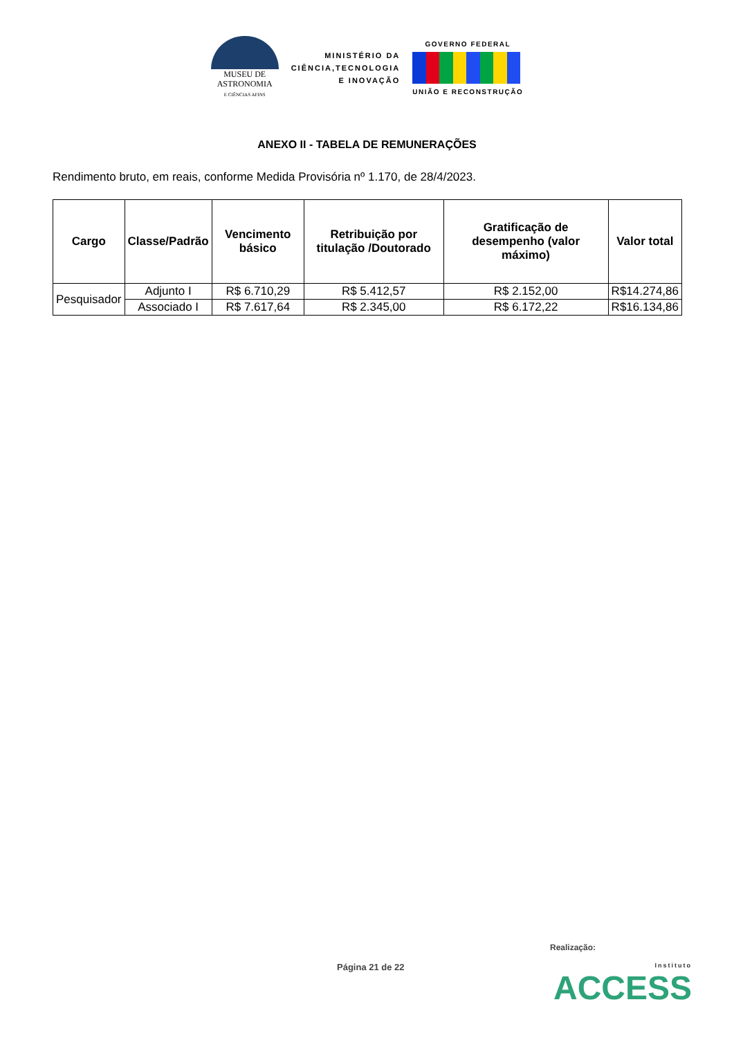MUSEU DE
ASTRONOMIA
E CIÊNCIAS AFINS
MINISTÉRIO DA
CIÊNCIA,TECNOLOGIA
E INOVAÇÃO
GOVERNO FEDERAL
UNIÃO E RECONSTRUÇÃO
ANEXO II - TABELA DE REMUNERAÇÕES
Rendimento bruto, em reais, conforme Medida Provisória nº 1.170, de 28/4/2023.
| Cargo | Classe/Padrão | Vencimento básico | Retribuição por titulação /Doutorado | Gratificação de desempenho (valor máximo) | Valor total |
| --- | --- | --- | --- | --- | --- |
| Pesquisador | Adjunto I | R$ 6.710,29 | R$ 5.412,57 | R$ 2.152,00 | R$14.274,86 |
| | Associado I | R$ 7.617,64 | R$ 2.345,00 | R$ 6.172,22 | R$16.134,86 |
Realização:
Página 21 de 22 Instituto
ACCESS